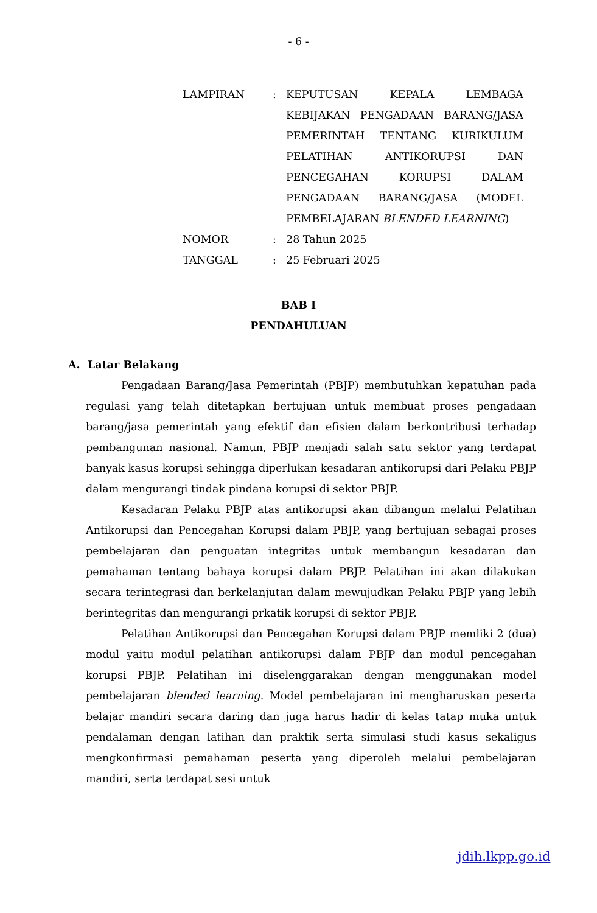- 6 -
| LAMPIRAN | : | KEPUTUSAN KEPALA LEMBAGA KEBIJAKAN PENGADAAN BARANG/JASA PEMERINTAH TENTANG KURIKULUM PELATIHAN ANTIKORUPSI DAN PENCEGAHAN KORUPSI DALAM PENGADAAN BARANG/JASA (MODEL PEMBELAJARAN BLENDED LEARNING ) |
| NOMOR | : | 28 Tahun 2025 |
| TANGGAL | : | 25 Februari 2025 |
BAB I
PENDAHULUAN
A. Latar Belakang
Pengadaan Barang/Jasa Pemerintah (PBJP) membutuhkan kepatuhan pada regulasi yang telah ditetapkan bertujuan untuk membuat proses pengadaan barang/jasa pemerintah yang efektif dan efisien dalam berkontribusi terhadap pembangunan nasional. Namun, PBJP menjadi salah satu sektor yang terdapat banyak kasus korupsi sehingga diperlukan kesadaran antikorupsi dari Pelaku PBJP dalam mengurangi tindak pindana korupsi di sektor PBJP.
Kesadaran Pelaku PBJP atas antikorupsi akan dibangun melalui Pelatihan Antikorupsi dan Pencegahan Korupsi dalam PBJP, yang bertujuan sebagai proses pembelajaran dan penguatan integritas untuk membangun kesadaran dan pemahaman tentang bahaya korupsi dalam PBJP. Pelatihan ini akan dilakukan secara terintegrasi dan berkelanjutan dalam mewujudkan Pelaku PBJP yang lebih berintegritas dan mengurangi prkatik korupsi di sektor PBJP.
Pelatihan Antikorupsi dan Pencegahan Korupsi dalam PBJP memliki 2 (dua) modul yaitu modul pelatihan antikorupsi dalam PBJP dan modul pencegahan korupsi PBJP. Pelatihan ini diselenggarakan dengan menggunakan model pembelajaran blended learning. Model pembelajaran ini mengharuskan peserta belajar mandiri secara daring dan juga harus hadir di kelas tatap muka untuk pendalaman dengan latihan dan praktik serta simulasi studi kasus sekaligus mengkonfirmasi pemahaman peserta yang diperoleh melalui pembelajaran mandiri, serta terdapat sesi untuk
jdih.lkpp.go.id